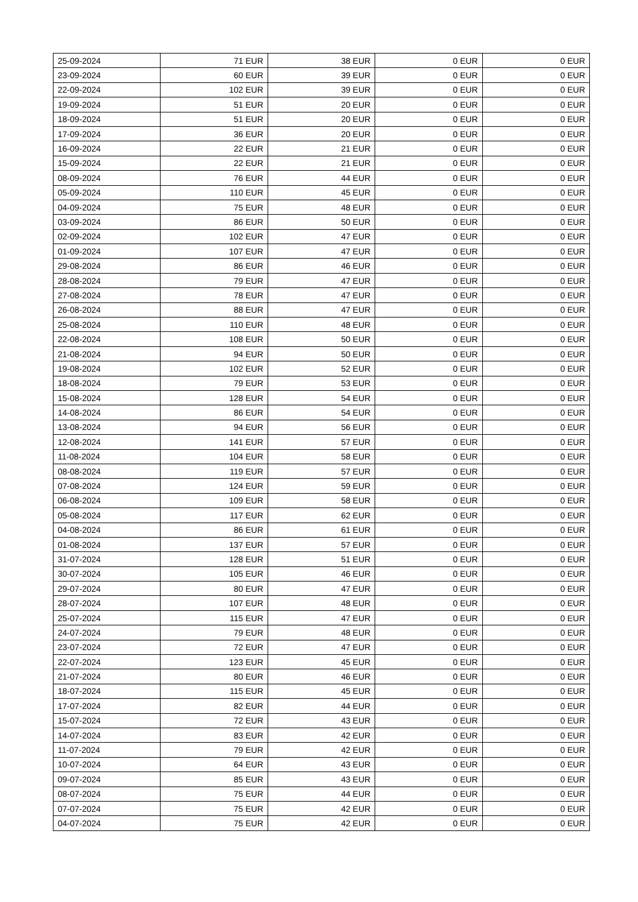| 25-09-2024 | 71 EUR | 38 EUR | 0 EUR | 0 EUR |
| 23-09-2024 | 60 EUR | 39 EUR | 0 EUR | 0 EUR |
| 22-09-2024 | 102 EUR | 39 EUR | 0 EUR | 0 EUR |
| 19-09-2024 | 51 EUR | 20 EUR | 0 EUR | 0 EUR |
| 18-09-2024 | 51 EUR | 20 EUR | 0 EUR | 0 EUR |
| 17-09-2024 | 36 EUR | 20 EUR | 0 EUR | 0 EUR |
| 16-09-2024 | 22 EUR | 21 EUR | 0 EUR | 0 EUR |
| 15-09-2024 | 22 EUR | 21 EUR | 0 EUR | 0 EUR |
| 08-09-2024 | 76 EUR | 44 EUR | 0 EUR | 0 EUR |
| 05-09-2024 | 110 EUR | 45 EUR | 0 EUR | 0 EUR |
| 04-09-2024 | 75 EUR | 48 EUR | 0 EUR | 0 EUR |
| 03-09-2024 | 86 EUR | 50 EUR | 0 EUR | 0 EUR |
| 02-09-2024 | 102 EUR | 47 EUR | 0 EUR | 0 EUR |
| 01-09-2024 | 107 EUR | 47 EUR | 0 EUR | 0 EUR |
| 29-08-2024 | 86 EUR | 46 EUR | 0 EUR | 0 EUR |
| 28-08-2024 | 79 EUR | 47 EUR | 0 EUR | 0 EUR |
| 27-08-2024 | 78 EUR | 47 EUR | 0 EUR | 0 EUR |
| 26-08-2024 | 88 EUR | 47 EUR | 0 EUR | 0 EUR |
| 25-08-2024 | 110 EUR | 48 EUR | 0 EUR | 0 EUR |
| 22-08-2024 | 108 EUR | 50 EUR | 0 EUR | 0 EUR |
| 21-08-2024 | 94 EUR | 50 EUR | 0 EUR | 0 EUR |
| 19-08-2024 | 102 EUR | 52 EUR | 0 EUR | 0 EUR |
| 18-08-2024 | 79 EUR | 53 EUR | 0 EUR | 0 EUR |
| 15-08-2024 | 128 EUR | 54 EUR | 0 EUR | 0 EUR |
| 14-08-2024 | 86 EUR | 54 EUR | 0 EUR | 0 EUR |
| 13-08-2024 | 94 EUR | 56 EUR | 0 EUR | 0 EUR |
| 12-08-2024 | 141 EUR | 57 EUR | 0 EUR | 0 EUR |
| 11-08-2024 | 104 EUR | 58 EUR | 0 EUR | 0 EUR |
| 08-08-2024 | 119 EUR | 57 EUR | 0 EUR | 0 EUR |
| 07-08-2024 | 124 EUR | 59 EUR | 0 EUR | 0 EUR |
| 06-08-2024 | 109 EUR | 58 EUR | 0 EUR | 0 EUR |
| 05-08-2024 | 117 EUR | 62 EUR | 0 EUR | 0 EUR |
| 04-08-2024 | 86 EUR | 61 EUR | 0 EUR | 0 EUR |
| 01-08-2024 | 137 EUR | 57 EUR | 0 EUR | 0 EUR |
| 31-07-2024 | 128 EUR | 51 EUR | 0 EUR | 0 EUR |
| 30-07-2024 | 105 EUR | 46 EUR | 0 EUR | 0 EUR |
| 29-07-2024 | 80 EUR | 47 EUR | 0 EUR | 0 EUR |
| 28-07-2024 | 107 EUR | 48 EUR | 0 EUR | 0 EUR |
| 25-07-2024 | 115 EUR | 47 EUR | 0 EUR | 0 EUR |
| 24-07-2024 | 79 EUR | 48 EUR | 0 EUR | 0 EUR |
| 23-07-2024 | 72 EUR | 47 EUR | 0 EUR | 0 EUR |
| 22-07-2024 | 123 EUR | 45 EUR | 0 EUR | 0 EUR |
| 21-07-2024 | 80 EUR | 46 EUR | 0 EUR | 0 EUR |
| 18-07-2024 | 115 EUR | 45 EUR | 0 EUR | 0 EUR |
| 17-07-2024 | 82 EUR | 44 EUR | 0 EUR | 0 EUR |
| 15-07-2024 | 72 EUR | 43 EUR | 0 EUR | 0 EUR |
| 14-07-2024 | 83 EUR | 42 EUR | 0 EUR | 0 EUR |
| 11-07-2024 | 79 EUR | 42 EUR | 0 EUR | 0 EUR |
| 10-07-2024 | 64 EUR | 43 EUR | 0 EUR | 0 EUR |
| 09-07-2024 | 85 EUR | 43 EUR | 0 EUR | 0 EUR |
| 08-07-2024 | 75 EUR | 44 EUR | 0 EUR | 0 EUR |
| 07-07-2024 | 75 EUR | 42 EUR | 0 EUR | 0 EUR |
| 04-07-2024 | 75 EUR | 42 EUR | 0 EUR | 0 EUR |